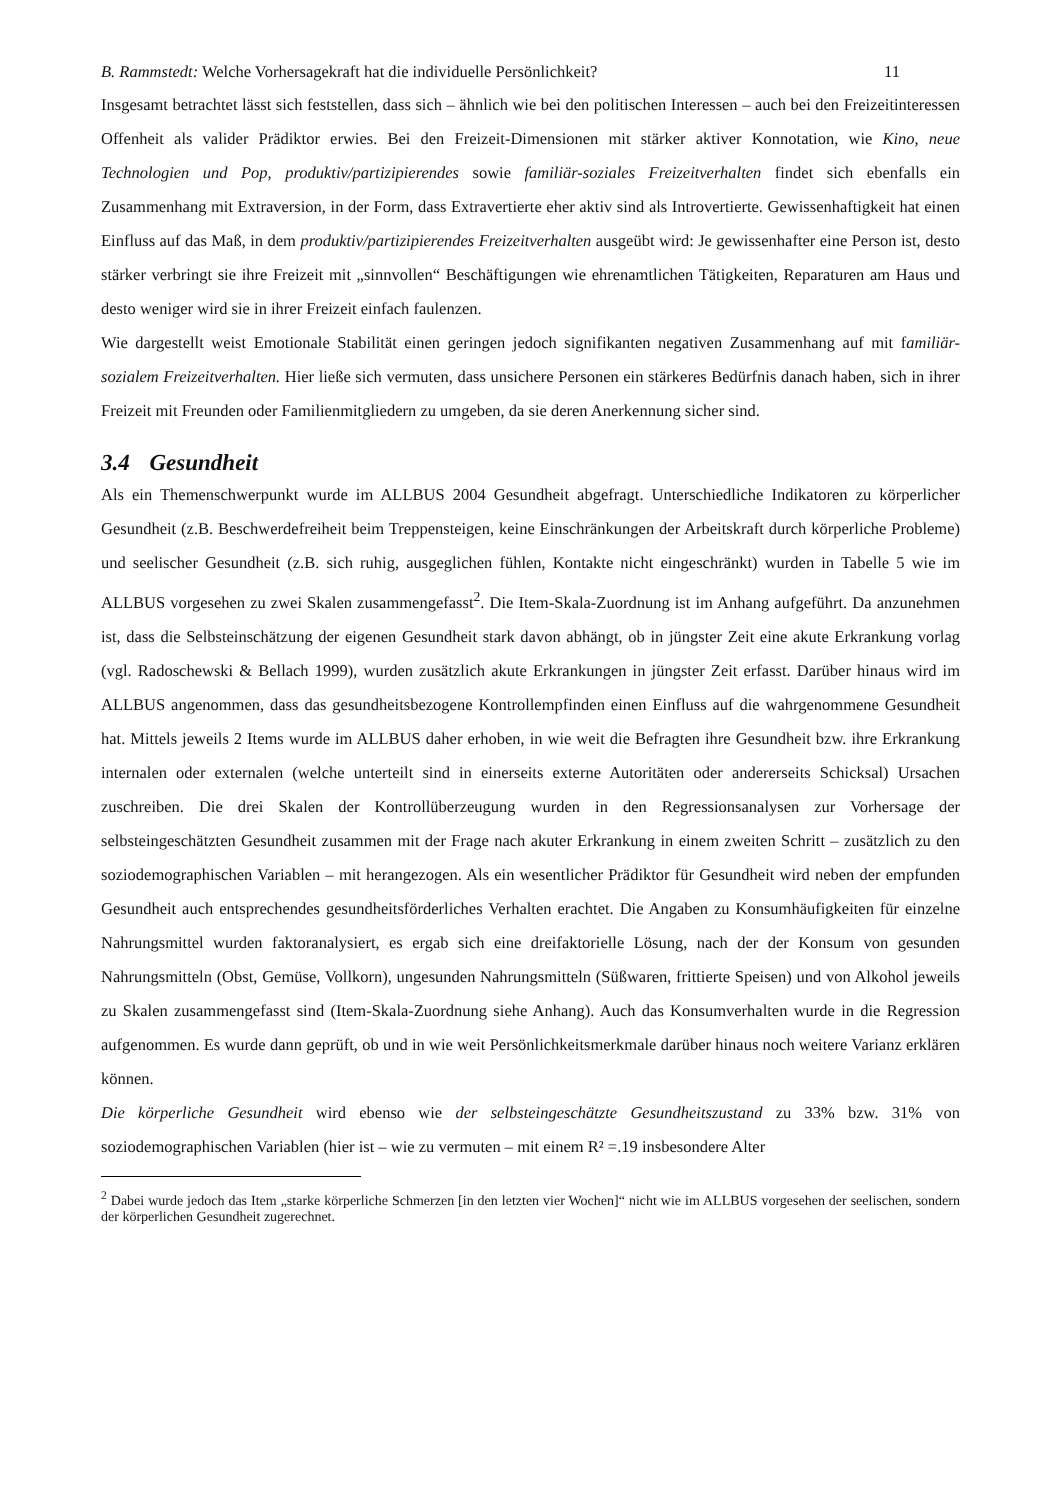B. Rammstedt: Welche Vorhersagekraft hat die individuelle Persönlichkeit? 11
Insgesamt betrachtet lässt sich feststellen, dass sich – ähnlich wie bei den politischen Interessen – auch bei den Freizeitinteressen Offenheit als valider Prädiktor erwies. Bei den Freizeit-Dimensionen mit stärker aktiver Konnotation, wie Kino, neue Technologien und Pop, produktiv/partizipierendes sowie familiär-soziales Freizeitverhalten findet sich ebenfalls ein Zusammenhang mit Extraversion, in der Form, dass Extravertierte eher aktiv sind als Introvertierte. Gewissenhaftigkeit hat einen Einfluss auf das Maß, in dem produktiv/partizipierendes Freizeitverhalten ausgeübt wird: Je gewissenhafter eine Person ist, desto stärker verbringt sie ihre Freizeit mit „sinnvollen“ Beschäftigungen wie ehrenamtlichen Tätigkeiten, Reparaturen am Haus und desto weniger wird sie in ihrer Freizeit einfach faulenzen.
Wie dargestellt weist Emotionale Stabilität einen geringen jedoch signifikanten negativen Zusammenhang auf mit familiär-sozialem Freizeitverhalten. Hier ließe sich vermuten, dass unsichere Personen ein stärkeres Bedürfnis danach haben, sich in ihrer Freizeit mit Freunden oder Familienmitgliedern zu umgeben, da sie deren Anerkennung sicher sind.
3.4 Gesundheit
Als ein Themenschwerpunkt wurde im ALLBUS 2004 Gesundheit abgefragt. Unterschiedliche Indikatoren zu körperlicher Gesundheit (z.B. Beschwerdefreiheit beim Treppensteigen, keine Einschränkungen der Arbeitskraft durch körperliche Probleme) und seelischer Gesundheit (z.B. sich ruhig, ausgeglichen fühlen, Kontakte nicht eingeschränkt) wurden in Tabelle 5 wie im ALLBUS vorgesehen zu zwei Skalen zusammengefasst<sup>2</sup>. Die Item-Skala-Zuordnung ist im Anhang aufgeführt. Da anzunehmen ist, dass die Selbsteinschätzung der eigenen Gesundheit stark davon abhängt, ob in jüngster Zeit eine akute Erkrankung vorlag (vgl. Radoschewski & Bellach 1999), wurden zusätzlich akute Erkrankungen in jüngster Zeit erfasst. Darüber hinaus wird im ALLBUS angenommen, dass das gesundheitsbezogene Kontrollempfinden einen Einfluss auf die wahrgenommene Gesundheit hat. Mittels jeweils 2 Items wurde im ALLBUS daher erhoben, in wie weit die Befragten ihre Gesundheit bzw. ihre Erkrankung internalen oder externalen (welche unterteilt sind in einerseits externe Autoritäten oder andererseits Schicksal) Ursachen zuschreiben. Die drei Skalen der Kontrollüberzeugung wurden in den Regressionsanalysen zur Vorhersage der selbsteingeschätzten Gesundheit zusammen mit der Frage nach akuter Erkrankung in einem zweiten Schritt – zusätzlich zu den soziodemographischen Variablen – mit herangezogen. Als ein wesentlicher Prädiktor für Gesundheit wird neben der empfunden Gesundheit auch entsprechendes gesundheitsförderliches Verhalten erachtet. Die Angaben zu Konsumhäufigkeiten für einzelne Nahrungsmittel wurden faktoranalysiert, es ergab sich eine dreifaktorielle Lösung, nach der der Konsum von gesunden Nahrungsmitteln (Obst, Gemüse, Vollkorn), ungesunden Nahrungsmitteln (Süßwaren, frittierte Speisen) und von Alkohol jeweils zu Skalen zusammengefasst sind (Item-Skala-Zuordnung siehe Anhang). Auch das Konsumverhalten wurde in die Regression aufgenommen. Es wurde dann geprüft, ob und in wie weit Persönlichkeitsmerkmale darüber hinaus noch weitere Varianz erklären können.
Die körperliche Gesundheit wird ebenso wie der selbsteingeschätzte Gesundheitszustand zu 33% bzw. 31% von soziodemographischen Variablen (hier ist – wie zu vermuten – mit einem R² =.19 insbesondere Alter
<sup>2</sup> Dabei wurde jedoch das Item „starke körperliche Schmerzen [in den letzten vier Wochen]“ nicht wie im ALLBUS vorgesehen der seelischen, sondern der körperlichen Gesundheit zugerechnet.